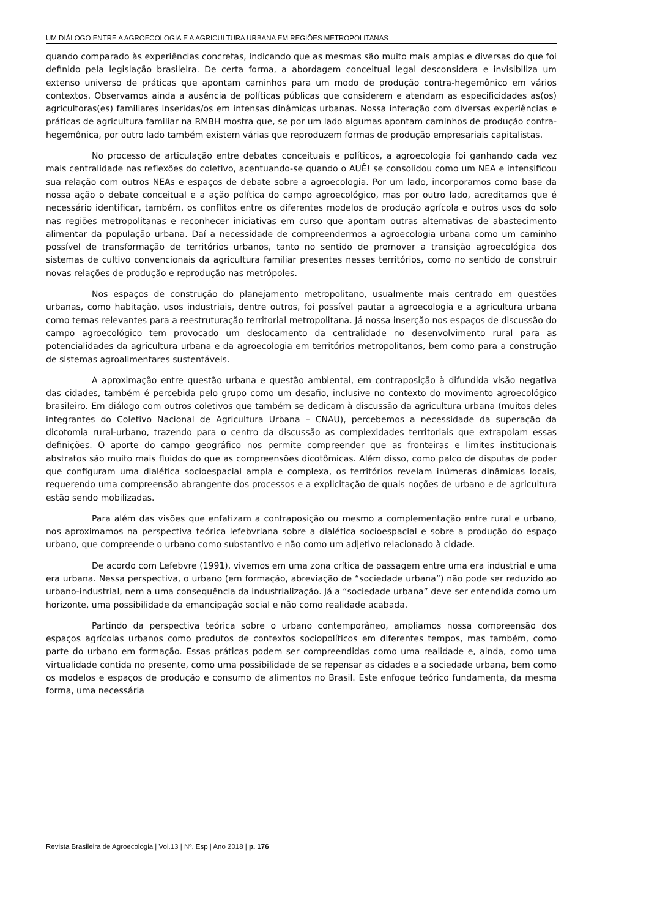UM DIÁLOGO ENTRE A AGROECOLOGIA E A AGRICULTURA URBANA EM REGIÕES METROPOLITANAS
quando comparado às experiências concretas, indicando que as mesmas são muito mais amplas e diversas do que foi definido pela legislação brasileira. De certa forma, a abordagem conceitual legal desconsidera e invisibiliza um extenso universo de práticas que apontam caminhos para um modo de produção contra-hegemônico em vários contextos. Observamos ainda a ausência de políticas públicas que considerem e atendam as especificidades as(os) agricultoras(es) familiares inseridas/os em intensas dinâmicas urbanas. Nossa interação com diversas experiências e práticas de agricultura familiar na RMBH mostra que, se por um lado algumas apontam caminhos de produção contra-hegemônica, por outro lado também existem várias que reproduzem formas de produção empresariais capitalistas.
No processo de articulação entre debates conceituais e políticos, a agroecologia foi ganhando cada vez mais centralidade nas reflexões do coletivo, acentuando-se quando o AUÊ! se consolidou como um NEA e intensificou sua relação com outros NEAs e espaços de debate sobre a agroecologia. Por um lado, incorporamos como base da nossa ação o debate conceitual e a ação política do campo agroecológico, mas por outro lado, acreditamos que é necessário identificar, também, os conflitos entre os diferentes modelos de produção agrícola e outros usos do solo nas regiões metropolitanas e reconhecer iniciativas em curso que apontam outras alternativas de abastecimento alimentar da população urbana. Daí a necessidade de compreendermos a agroecologia urbana como um caminho possível de transformação de territórios urbanos, tanto no sentido de promover a transição agroecológica dos sistemas de cultivo convencionais da agricultura familiar presentes nesses territórios, como no sentido de construir novas relações de produção e reprodução nas metrópoles.
Nos espaços de construção do planejamento metropolitano, usualmente mais centrado em questões urbanas, como habitação, usos industriais, dentre outros, foi possível pautar a agroecologia e a agricultura urbana como temas relevantes para a reestruturação territorial metropolitana. Já nossa inserção nos espaços de discussão do campo agroecológico tem provocado um deslocamento da centralidade no desenvolvimento rural para as potencialidades da agricultura urbana e da agroecologia em territórios metropolitanos, bem como para a construção de sistemas agroalimentares sustentáveis.
A aproximação entre questão urbana e questão ambiental, em contraposição à difundida visão negativa das cidades, também é percebida pelo grupo como um desafio, inclusive no contexto do movimento agroecológico brasileiro. Em diálogo com outros coletivos que também se dedicam à discussão da agricultura urbana (muitos deles integrantes do Coletivo Nacional de Agricultura Urbana – CNAU), percebemos a necessidade da superação da dicotomia rural-urbano, trazendo para o centro da discussão as complexidades territoriais que extrapolam essas definições. O aporte do campo geográfico nos permite compreender que as fronteiras e limites institucionais abstratos são muito mais fluidos do que as compreensões dicotômicas. Além disso, como palco de disputas de poder que configuram uma dialética socioespacial ampla e complexa, os territórios revelam inúmeras dinâmicas locais, requerendo uma compreensão abrangente dos processos e a explicitação de quais noções de urbano e de agricultura estão sendo mobilizadas.
Para além das visões que enfatizam a contraposição ou mesmo a complementação entre rural e urbano, nos aproximamos na perspectiva teórica lefebvriana sobre a dialética socioespacial e sobre a produção do espaço urbano, que compreende o urbano como substantivo e não como um adjetivo relacionado à cidade.
De acordo com Lefebvre (1991), vivemos em uma zona crítica de passagem entre uma era industrial e uma era urbana. Nessa perspectiva, o urbano (em formação, abreviação de “sociedade urbana”) não pode ser reduzido ao urbano-industrial, nem a uma consequência da industrialização. Já a “sociedade urbana” deve ser entendida como um horizonte, uma possibilidade da emancipação social e não como realidade acabada.
Partindo da perspectiva teórica sobre o urbano contemporâneo, ampliamos nossa compreensão dos espaços agrícolas urbanos como produtos de contextos sociopolíticos em diferentes tempos, mas também, como parte do urbano em formação. Essas práticas podem ser compreendidas como uma realidade e, ainda, como uma virtualidade contida no presente, como uma possibilidade de se repensar as cidades e a sociedade urbana, bem como os modelos e espaços de produção e consumo de alimentos no Brasil. Este enfoque teórico fundamenta, da mesma forma, uma necessária
Revista Brasileira de Agroecologia | Vol.13 | Nº. Esp | Ano 2018 | p. 176